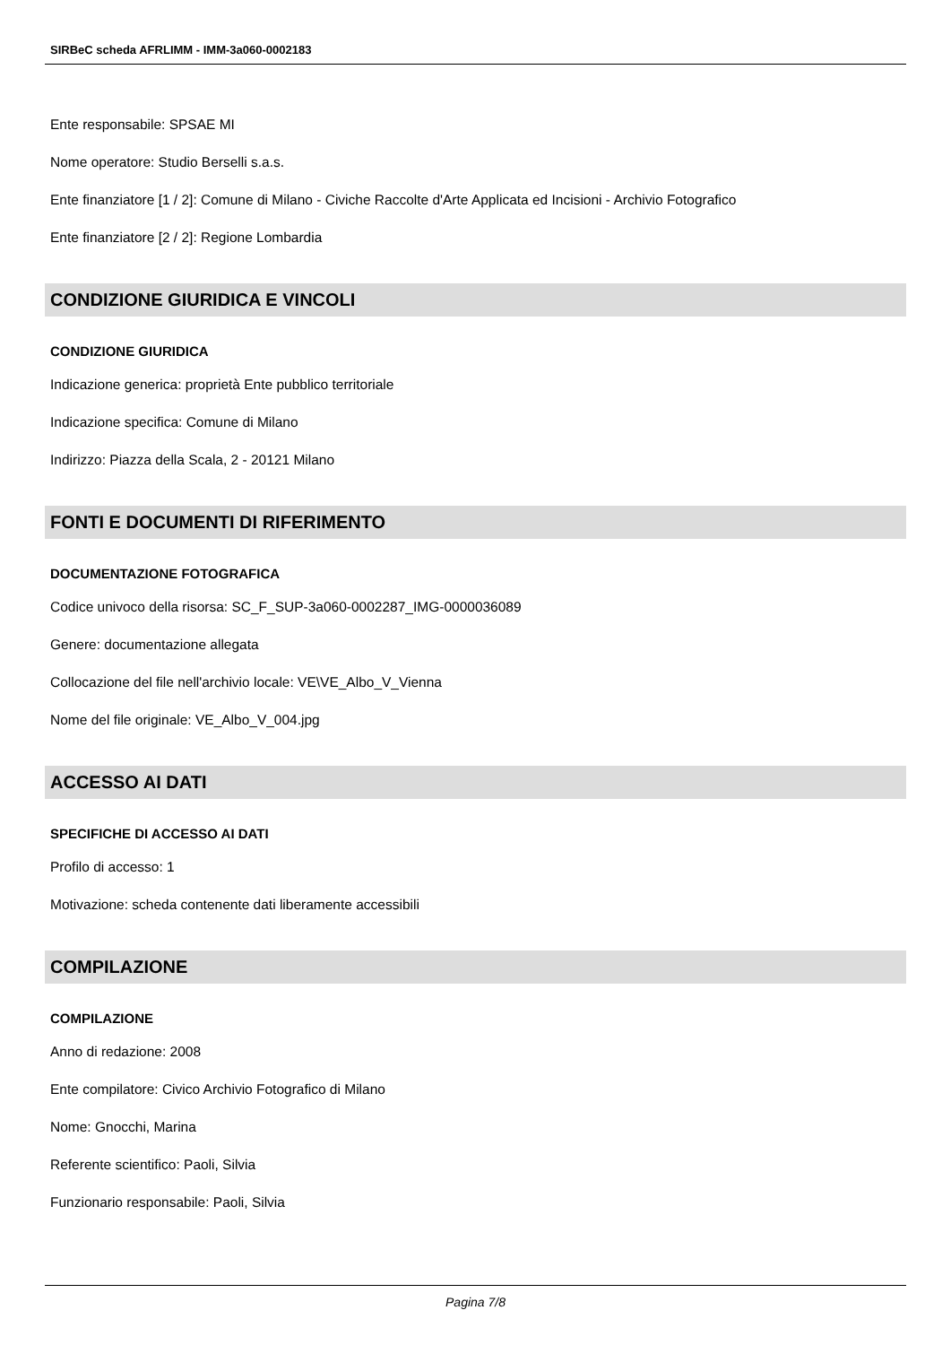SIRBeC scheda AFRLIMM - IMM-3a060-0002183
Ente responsabile: SPSAE MI
Nome operatore: Studio Berselli s.a.s.
Ente finanziatore [1 / 2]: Comune di Milano - Civiche Raccolte d'Arte Applicata ed Incisioni - Archivio Fotografico
Ente finanziatore [2 / 2]: Regione Lombardia
CONDIZIONE GIURIDICA E VINCOLI
CONDIZIONE GIURIDICA
Indicazione generica: proprietà Ente pubblico territoriale
Indicazione specifica: Comune di Milano
Indirizzo: Piazza della Scala, 2 - 20121 Milano
FONTI E DOCUMENTI DI RIFERIMENTO
DOCUMENTAZIONE FOTOGRAFICA
Codice univoco della risorsa: SC_F_SUP-3a060-0002287_IMG-0000036089
Genere: documentazione allegata
Collocazione del file nell'archivio locale: VE\VE_Albo_V_Vienna
Nome del file originale: VE_Albo_V_004.jpg
ACCESSO AI DATI
SPECIFICHE DI ACCESSO AI DATI
Profilo di accesso: 1
Motivazione: scheda contenente dati liberamente accessibili
COMPILAZIONE
COMPILAZIONE
Anno di redazione: 2008
Ente compilatore: Civico Archivio Fotografico di Milano
Nome: Gnocchi, Marina
Referente scientifico: Paoli, Silvia
Funzionario responsabile: Paoli, Silvia
Pagina 7/8